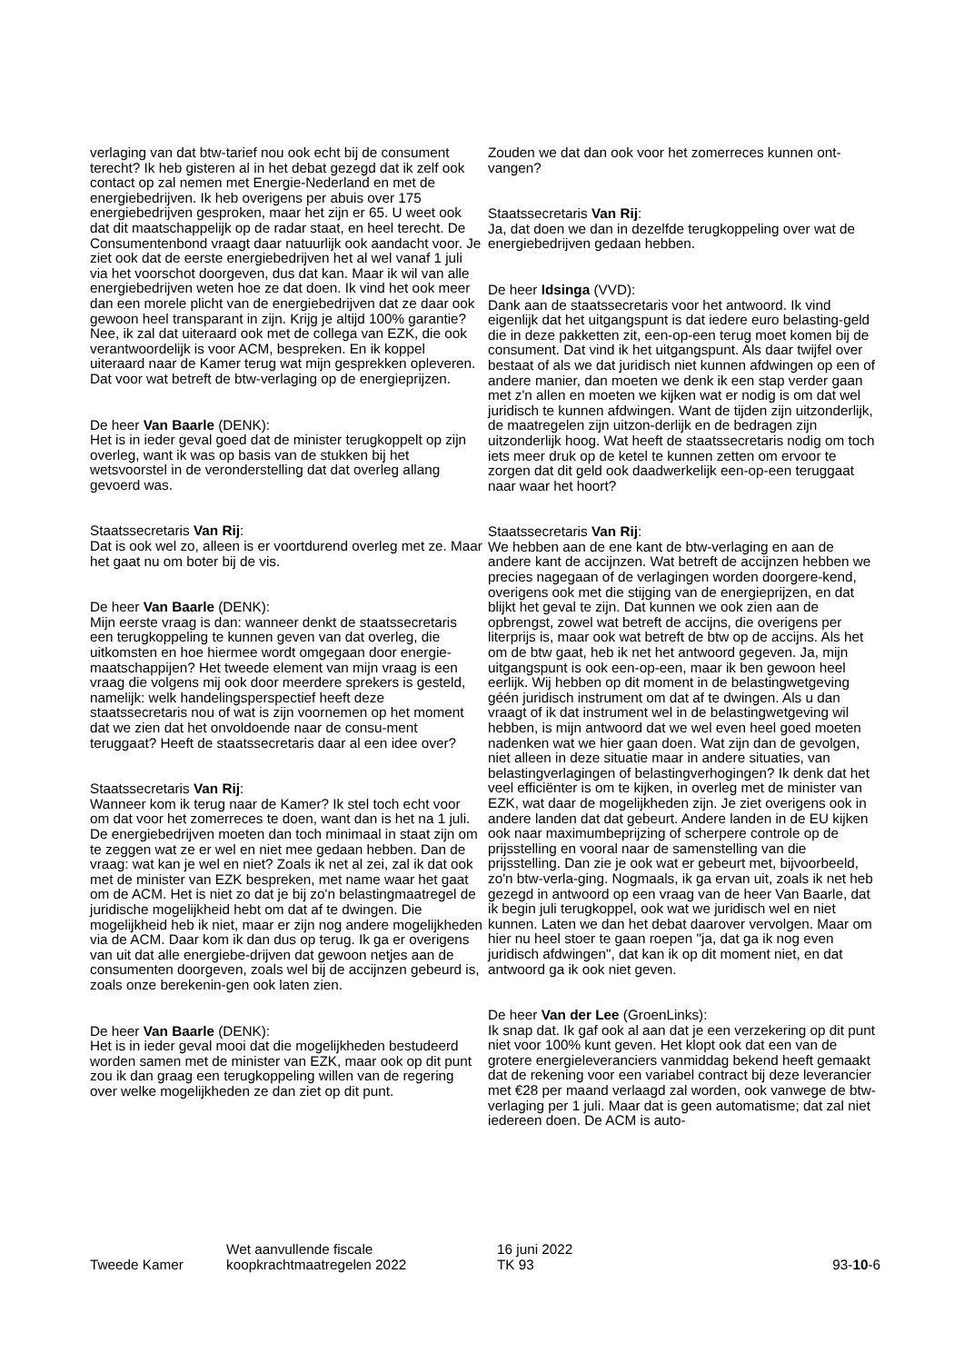verlaging van dat btw-tarief nou ook echt bij de consument terecht? Ik heb gisteren al in het debat gezegd dat ik zelf ook contact op zal nemen met Energie-Nederland en met de energiebedrijven. Ik heb overigens per abuis over 175 energiebedrijven gesproken, maar het zijn er 65. U weet ook dat dit maatschappelijk op de radar staat, en heel terecht. De Consumentenbond vraagt daar natuurlijk ook aandacht voor. Je ziet ook dat de eerste energiebedrijven het al wel vanaf 1 juli via het voorschot doorgeven, dus dat kan. Maar ik wil van alle energiebedrijven weten hoe ze dat doen. Ik vind het ook meer dan een morele plicht van de energiebedrijven dat ze daar ook gewoon heel transparant in zijn. Krijg je altijd 100% garantie? Nee, ik zal dat uiteraard ook met de collega van EZK, die ook verantwoordelijk is voor ACM, bespreken. En ik koppel uiteraard naar de Kamer terug wat mijn gesprekken opleveren. Dat voor wat betreft de btw-verlaging op de energieprijzen.
De heer Van Baarle (DENK):
Het is in ieder geval goed dat de minister terugkoppelt op zijn overleg, want ik was op basis van de stukken bij het wetsvoorstel in de veronderstelling dat dat overleg allang gevoerd was.
Staatssecretaris Van Rij:
Dat is ook wel zo, alleen is er voortdurend overleg met ze. Maar het gaat nu om boter bij de vis.
De heer Van Baarle (DENK):
Mijn eerste vraag is dan: wanneer denkt de staatssecretaris een terugkoppeling te kunnen geven van dat overleg, die uitkomsten en hoe hiermee wordt omgegaan door energie-maatschappijen? Het tweede element van mijn vraag is een vraag die volgens mij ook door meerdere sprekers is gesteld, namelijk: welk handelingsperspectief heeft deze staatssecretaris nou of wat is zijn voornemen op het moment dat we zien dat het onvoldoende naar de consu-ment teruggaat? Heeft de staatssecretaris daar al een idee over?
Staatssecretaris Van Rij:
Wanneer kom ik terug naar de Kamer? Ik stel toch echt voor om dat voor het zomerreces te doen, want dan is het na 1 juli. De energiebedrijven moeten dan toch minimaal in staat zijn om te zeggen wat ze er wel en niet mee gedaan hebben. Dan de vraag: wat kan je wel en niet? Zoals ik net al zei, zal ik dat ook met de minister van EZK bespreken, met name waar het gaat om de ACM. Het is niet zo dat je bij zo'n belastingmaatregel de juridische mogelijkheid hebt om dat af te dwingen. Die mogelijkheid heb ik niet, maar er zijn nog andere mogelijkheden via de ACM. Daar kom ik dan dus op terug. Ik ga er overigens van uit dat alle energiebe-drijven dat gewoon netjes aan de consumenten doorgeven, zoals wel bij de accijnzen gebeurd is, zoals onze berekenin-gen ook laten zien.
De heer Van Baarle (DENK):
Het is in ieder geval mooi dat die mogelijkheden bestudeerd worden samen met de minister van EZK, maar ook op dit punt zou ik dan graag een terugkoppeling willen van de regering over welke mogelijkheden ze dan ziet op dit punt.
Zouden we dat dan ook voor het zomerreces kunnen ont-vangen?
Staatssecretaris Van Rij:
Ja, dat doen we dan in dezelfde terugkoppeling over wat de energiebedrijven gedaan hebben.
De heer Idsinga (VVD):
Dank aan de staatssecretaris voor het antwoord. Ik vind eigenlijk dat het uitgangspunt is dat iedere euro belasting-geld die in deze pakketten zit, een-op-een terug moet komen bij de consument. Dat vind ik het uitgangspunt. Als daar twijfel over bestaat of als we dat juridisch niet kunnen afdwingen op een of andere manier, dan moeten we denk ik een stap verder gaan met z'n allen en moeten we kijken wat er nodig is om dat wel juridisch te kunnen afdwingen. Want de tijden zijn uitzonderlijk, de maatregelen zijn uitzon-derlijk en de bedragen zijn uitzonderlijk hoog. Wat heeft de staatssecretaris nodig om toch iets meer druk op de ketel te kunnen zetten om ervoor te zorgen dat dit geld ook daadwerkelijk een-op-een teruggaat naar waar het hoort?
Staatssecretaris Van Rij:
We hebben aan de ene kant de btw-verlaging en aan de andere kant de accijnzen. Wat betreft de accijnzen hebben we precies nagegaan of de verlagingen worden doorgere-kend, overigens ook met die stijging van de energieprijzen, en dat blijkt het geval te zijn. Dat kunnen we ook zien aan de opbrengst, zowel wat betreft de accijns, die overigens per literprijs is, maar ook wat betreft de btw op de accijns. Als het om de btw gaat, heb ik net het antwoord gegeven. Ja, mijn uitgangspunt is ook een-op-een, maar ik ben gewoon heel eerlijk. Wij hebben op dit moment in de belastingwetgeving géén juridisch instrument om dat af te dwingen. Als u dan vraagt of ik dat instrument wel in de belastingwetgeving wil hebben, is mijn antwoord dat we wel even heel goed moeten nadenken wat we hier gaan doen. Wat zijn dan de gevolgen, niet alleen in deze situatie maar in andere situaties, van belastingverlagingen of belastingverhogingen? Ik denk dat het veel efficiënter is om te kijken, in overleg met de minister van EZK, wat daar de mogelijkheden zijn. Je ziet overigens ook in andere landen dat dat gebeurt. Andere landen in de EU kijken ook naar maximumbeprijzing of scherpere controle op de prijsstelling en vooral naar de samenstelling van die prijsstelling. Dan zie je ook wat er gebeurt met, bijvoorbeeld, zo'n btw-verla-ging. Nogmaals, ik ga ervan uit, zoals ik net heb gezegd in antwoord op een vraag van de heer Van Baarle, dat ik begin juli terugkoppel, ook wat we juridisch wel en niet kunnen. Laten we dan het debat daarover vervolgen. Maar om hier nu heel stoer te gaan roepen "ja, dat ga ik nog even juridisch afdwingen", dat kan ik op dit moment niet, en dat antwoord ga ik ook niet geven.
De heer Van der Lee (GroenLinks):
Ik snap dat. Ik gaf ook al aan dat je een verzekering op dit punt niet voor 100% kunt geven. Het klopt ook dat een van de grotere energieleveranciers vanmiddag bekend heeft gemaakt dat de rekening voor een variabel contract bij deze leverancier met €28 per maand verlaagd zal worden, ook vanwege de btw-verlaging per 1 juli. Maar dat is geen automatisme; dat zal niet iedereen doen. De ACM is auto-
Tweede Kamer
Wet aanvullende fiscale
koopkrachtmaatregelen 2022
16 juni 2022
TK 93
93-10-6